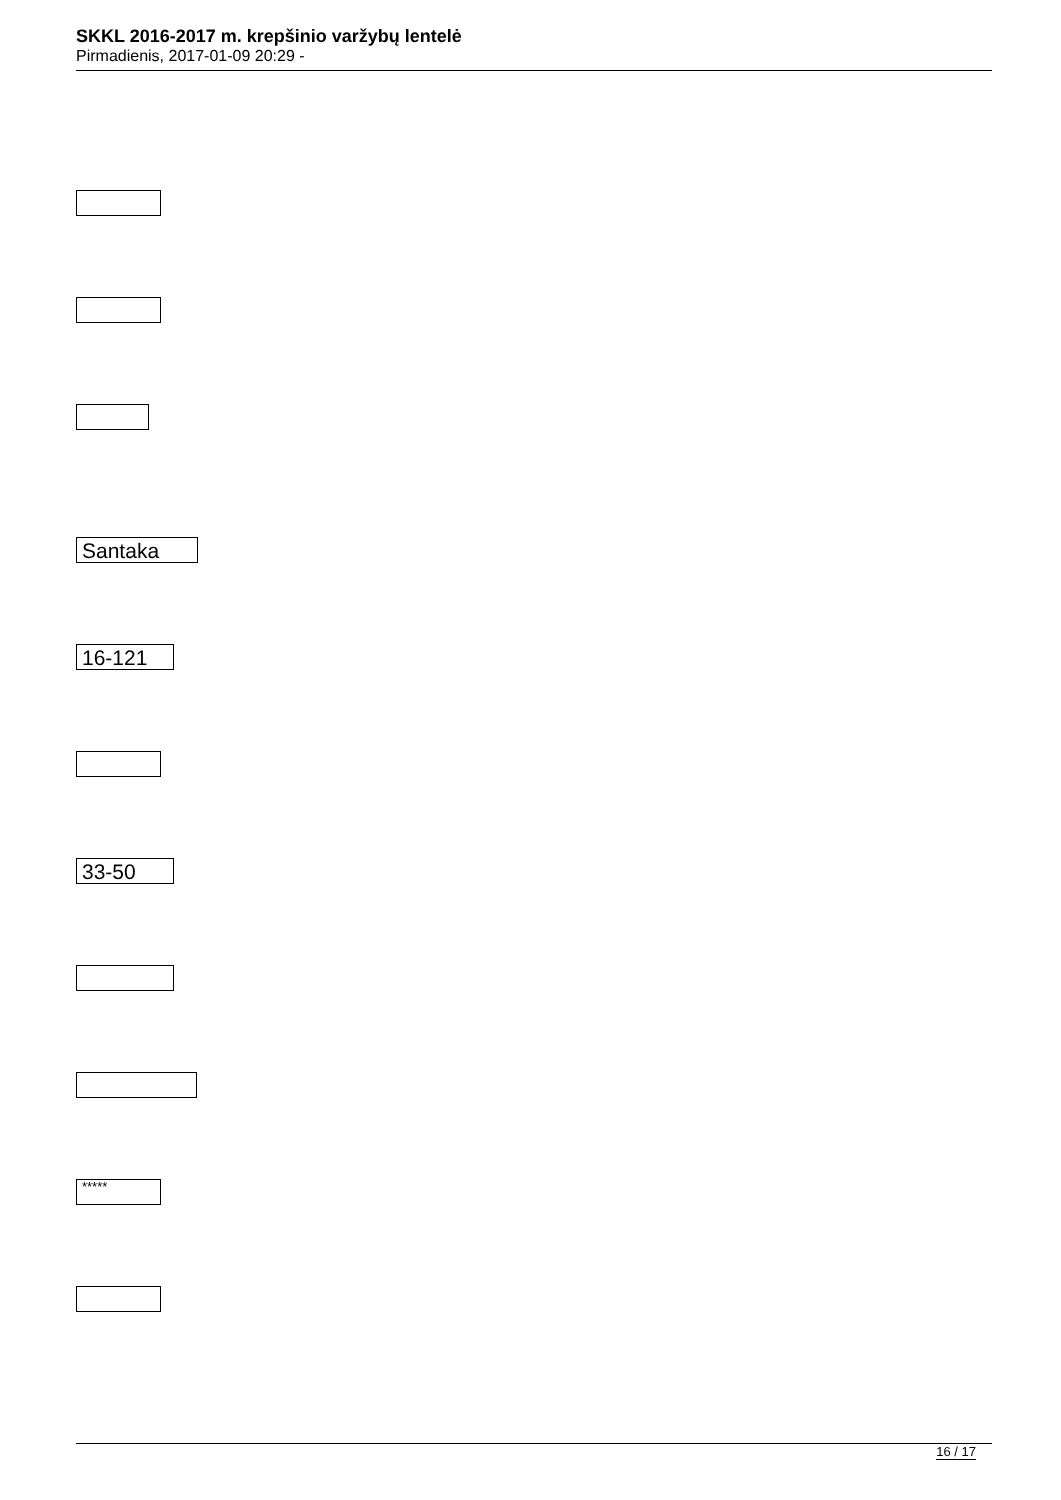SKKL 2016-2017 m. krepšinio varžybų lentelė
Pirmadienis, 2017-01-09 20:29 -
Santaka
16-121
33-50
*****
16 / 17